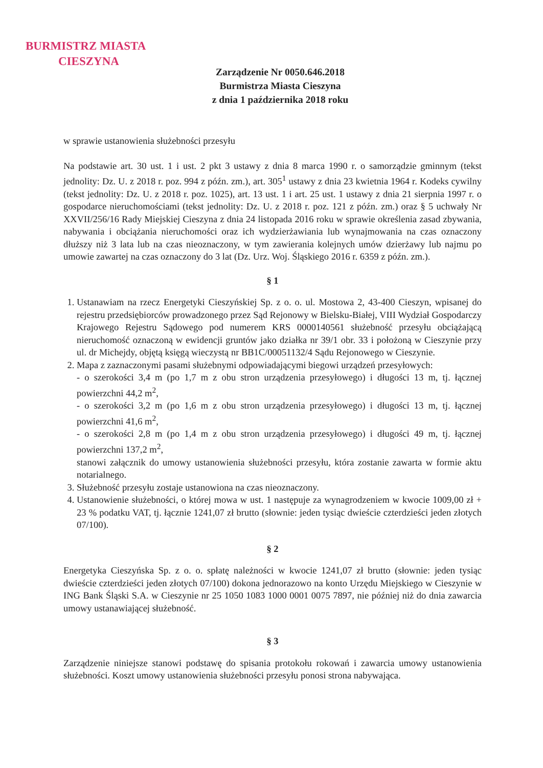BURMISTRZ MIASTA
CIESZYNA
Zarządzenie Nr 0050.646.2018
Burmistrza Miasta Cieszyna
z dnia 1 października 2018 roku
w sprawie ustanowienia służebności przesyłu
Na podstawie art. 30 ust. 1 i ust. 2 pkt 3 ustawy z dnia 8 marca 1990 r. o samorządzie gminnym (tekst jednolity: Dz. U. z 2018 r. poz. 994 z późn. zm.), art. 305<sup>1</sup> ustawy z dnia 23 kwietnia 1964 r. Kodeks cywilny (tekst jednolity: Dz. U. z 2018 r. poz. 1025), art. 13 ust. 1 i art. 25 ust. 1 ustawy z dnia 21 sierpnia 1997 r. o gospodarce nieruchomościami (tekst jednolity: Dz. U. z 2018 r. poz. 121 z późn. zm.) oraz § 5 uchwały Nr XXVII/256/16 Rady Miejskiej Cieszyna z dnia 24 listopada 2016 roku w sprawie określenia zasad zbywania, nabywania i obciążania nieruchomości oraz ich wydzierżawiania lub wynajmowania na czas oznaczony dłuższy niż 3 lata lub na czas nieoznaczony, w tym zawierania kolejnych umów dzierżawy lub najmu po umowie zawartej na czas oznaczony do 3 lat (Dz. Urz. Woj. Śląskiego 2016 r. 6359 z późn. zm.).
§ 1
1. Ustanawiam na rzecz Energetyki Cieszyńskiej Sp. z o. o. ul. Mostowa 2, 43-400 Cieszyn, wpisanej do rejestru przedsiębiorców prowadzonego przez Sąd Rejonowy w Bielsku-Białej, VIII Wydział Gospodarczy Krajowego Rejestru Sądowego pod numerem KRS 0000140561 służebność przesyłu obciążającą nieruchomość oznaczoną w ewidencji gruntów jako działka nr 39/1 obr. 33 i położoną w Cieszynie przy ul. dr Michejdy, objętą księgą wieczystą nr BB1C/00051132/4 Sądu Rejonowego w Cieszynie.
2. Mapa z zaznaczonymi pasami służebnymi odpowiadającymi biegowi urządzeń przesyłowych:
- o szerokości 3,4 m (po 1,7 m z obu stron urządzenia przesyłowego) i długości 13 m, tj. łącznej powierzchni 44,2 m<sup>2</sup>,
- o szerokości 3,2 m (po 1,6 m z obu stron urządzenia przesyłowego) i długości 13 m, tj. łącznej powierzchni 41,6 m<sup>2</sup>,
- o szerokości 2,8 m (po 1,4 m z obu stron urządzenia przesyłowego) i długości 49 m, tj. łącznej powierzchni 137,2 m<sup>2</sup>,
stanowi załącznik do umowy ustanowienia służebności przesyłu, która zostanie zawarta w formie aktu notarialnego.
3. Służebność przesyłu zostaje ustanowiona na czas nieoznaczony.
4. Ustanowienie służebności, o której mowa w ust. 1 następuje za wynagrodzeniem w kwocie 1009,00 zł + 23 % podatku VAT, tj. łącznie 1241,07 zł brutto (słownie: jeden tysiąc dwieście czterdzieści jeden złotych 07/100).
§ 2
Energetyka Cieszyńska Sp. z o. o. spłatę należności w kwocie 1241,07 zł brutto (słownie: jeden tysiąc dwieście czterdzieści jeden złotych 07/100) dokona jednorazowo na konto Urzędu Miejskiego w Cieszynie w ING Bank Śląski S.A. w Cieszynie nr 25 1050 1083 1000 0001 0075 7897, nie później niż do dnia zawarcia umowy ustanawiającej służebność.
§ 3
Zarządzenie niniejsze stanowi podstawę do spisania protokołu rokowań i zawarcia umowy ustanowienia służebności. Koszt umowy ustanowienia służebności przesyłu ponosi strona nabywająca.